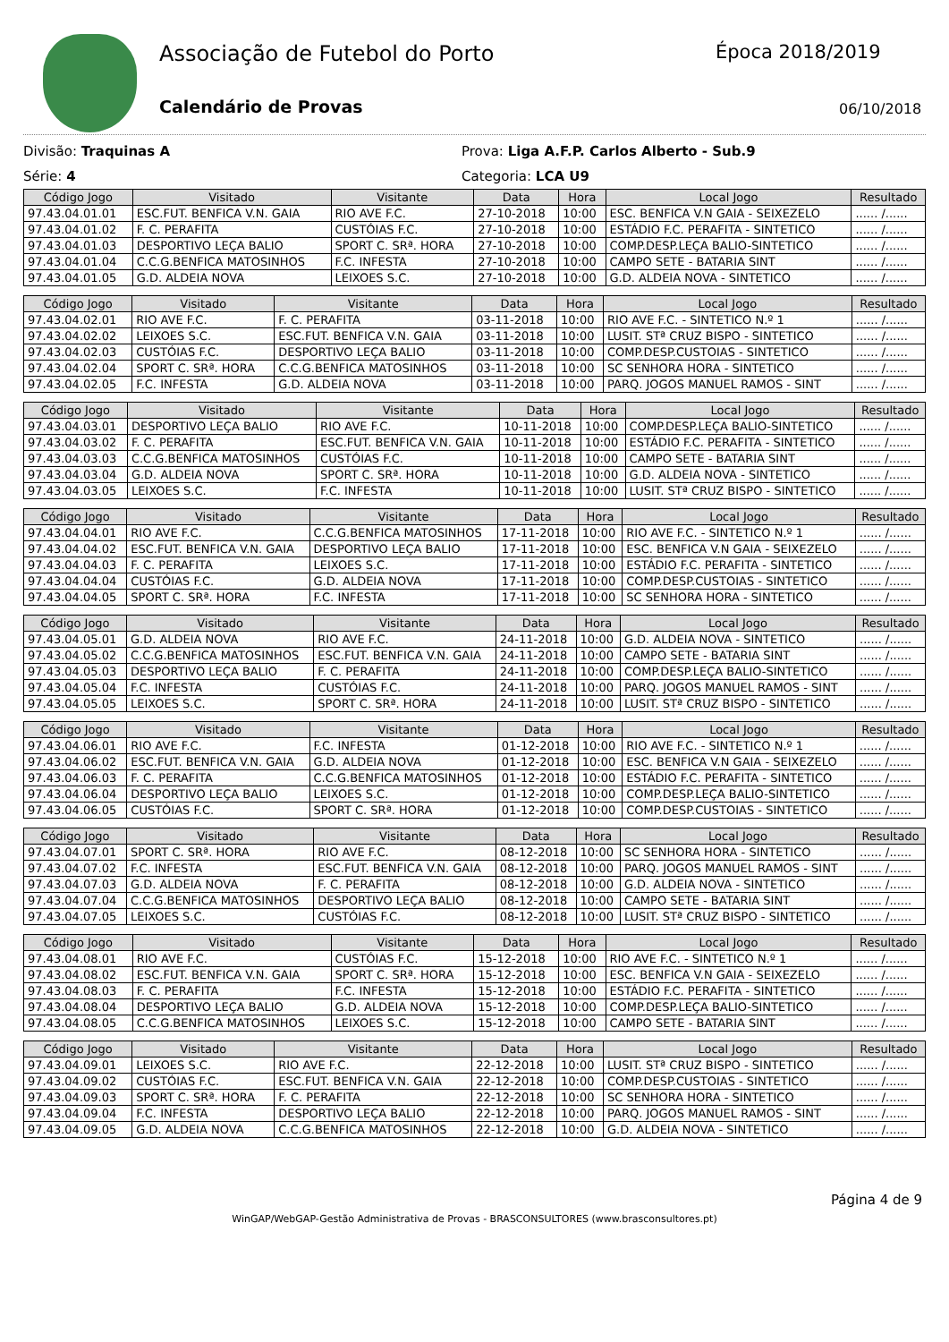Associação de Futebol do Porto Época 2018/2019
Calendário de Provas 06/10/2018
Divisão: Traquinas A
Série: 4
Prova: Liga A.F.P. Carlos Alberto - Sub.9
Categoria: LCA U9
| Código Jogo | Visitado | Visitante | Data | Hora | Local Jogo | Resultado |
| --- | --- | --- | --- | --- | --- | --- |
| 97.43.04.01.01 | ESC.FUT. BENFICA V.N. GAIA | RIO AVE F.C. | 27-10-2018 | 10:00 | ESC. BENFICA V.N GAIA - SEIXEZELO | ...... /...... |
| 97.43.04.01.02 | F. C. PERAFITA | CUSTÓIAS F.C. | 27-10-2018 | 10:00 | ESTÁDIO F.C. PERAFITA - SINTETICO | ...... /...... |
| 97.43.04.01.03 | DESPORTIVO LEÇA BALIO | SPORT C. SRª. HORA | 27-10-2018 | 10:00 | COMP.DESP.LEÇA BALIO-SINTETICO | ...... /...... |
| 97.43.04.01.04 | C.C.G.BENFICA MATOSINHOS | F.C. INFESTA | 27-10-2018 | 10:00 | CAMPO SETE - BATARIA SINT | ...... /...... |
| 97.43.04.01.05 | G.D. ALDEIA NOVA | LEIXOES S.C. | 27-10-2018 | 10:00 | G.D. ALDEIA NOVA - SINTETICO | ...... /...... |
| Código Jogo | Visitado | Visitante | Data | Hora | Local Jogo | Resultado |
| --- | --- | --- | --- | --- | --- | --- |
| 97.43.04.02.01 | RIO AVE F.C. | F. C. PERAFITA | 03-11-2018 | 10:00 | RIO AVE F.C. - SINTETICO N.º 1 | ...... /...... |
| 97.43.04.02.02 | LEIXOES S.C. | ESC.FUT. BENFICA V.N. GAIA | 03-11-2018 | 10:00 | LUSIT. STª CRUZ BISPO - SINTETICO | ...... /...... |
| 97.43.04.02.03 | CUSTÓIAS F.C. | DESPORTIVO LEÇA BALIO | 03-11-2018 | 10:00 | COMP.DESP.CUSTOIAS - SINTETICO | ...... /...... |
| 97.43.04.02.04 | SPORT C. SRª. HORA | C.C.G.BENFICA MATOSINHOS | 03-11-2018 | 10:00 | SC SENHORA HORA - SINTETICO | ...... /...... |
| 97.43.04.02.05 | F.C. INFESTA | G.D. ALDEIA NOVA | 03-11-2018 | 10:00 | PARQ. JOGOS MANUEL RAMOS - SINT | ...... /...... |
| Código Jogo | Visitado | Visitante | Data | Hora | Local Jogo | Resultado |
| --- | --- | --- | --- | --- | --- | --- |
| 97.43.04.03.01 | DESPORTIVO LEÇA BALIO | RIO AVE F.C. | 10-11-2018 | 10:00 | COMP.DESP.LEÇA BALIO-SINTETICO | ...... /...... |
| 97.43.04.03.02 | F. C. PERAFITA | ESC.FUT. BENFICA V.N. GAIA | 10-11-2018 | 10:00 | ESTÁDIO F.C. PERAFITA - SINTETICO | ...... /...... |
| 97.43.04.03.03 | C.C.G.BENFICA MATOSINHOS | CUSTÓIAS F.C. | 10-11-2018 | 10:00 | CAMPO SETE - BATARIA SINT | ...... /...... |
| 97.43.04.03.04 | G.D. ALDEIA NOVA | SPORT C. SRª. HORA | 10-11-2018 | 10:00 | G.D. ALDEIA NOVA - SINTETICO | ...... /...... |
| 97.43.04.03.05 | LEIXOES S.C. | F.C. INFESTA | 10-11-2018 | 10:00 | LUSIT. STª CRUZ BISPO - SINTETICO | ...... /...... |
| Código Jogo | Visitado | Visitante | Data | Hora | Local Jogo | Resultado |
| --- | --- | --- | --- | --- | --- | --- |
| 97.43.04.04.01 | RIO AVE F.C. | C.C.G.BENFICA MATOSINHOS | 17-11-2018 | 10:00 | RIO AVE F.C. - SINTETICO N.º 1 | ...... /...... |
| 97.43.04.04.02 | ESC.FUT. BENFICA V.N. GAIA | DESPORTIVO LEÇA BALIO | 17-11-2018 | 10:00 | ESC. BENFICA V.N GAIA - SEIXEZELO | ...... /...... |
| 97.43.04.04.03 | F. C. PERAFITA | LEIXOES S.C. | 17-11-2018 | 10:00 | ESTÁDIO F.C. PERAFITA - SINTETICO | ...... /...... |
| 97.43.04.04.04 | CUSTÓIAS F.C. | G.D. ALDEIA NOVA | 17-11-2018 | 10:00 | COMP.DESP.CUSTOIAS - SINTETICO | ...... /...... |
| 97.43.04.04.05 | SPORT C. SRª. HORA | F.C. INFESTA | 17-11-2018 | 10:00 | SC SENHORA HORA - SINTETICO | ...... /...... |
| Código Jogo | Visitado | Visitante | Data | Hora | Local Jogo | Resultado |
| --- | --- | --- | --- | --- | --- | --- |
| 97.43.04.05.01 | G.D. ALDEIA NOVA | RIO AVE F.C. | 24-11-2018 | 10:00 | G.D. ALDEIA NOVA - SINTETICO | ...... /...... |
| 97.43.04.05.02 | C.C.G.BENFICA MATOSINHOS | ESC.FUT. BENFICA V.N. GAIA | 24-11-2018 | 10:00 | CAMPO SETE - BATARIA SINT | ...... /...... |
| 97.43.04.05.03 | DESPORTIVO LEÇA BALIO | F. C. PERAFITA | 24-11-2018 | 10:00 | COMP.DESP.LEÇA BALIO-SINTETICO | ...... /...... |
| 97.43.04.05.04 | F.C. INFESTA | CUSTÓIAS F.C. | 24-11-2018 | 10:00 | PARQ. JOGOS MANUEL RAMOS - SINT | ...... /...... |
| 97.43.04.05.05 | LEIXOES S.C. | SPORT C. SRª. HORA | 24-11-2018 | 10:00 | LUSIT. STª CRUZ BISPO - SINTETICO | ...... /...... |
| Código Jogo | Visitado | Visitante | Data | Hora | Local Jogo | Resultado |
| --- | --- | --- | --- | --- | --- | --- |
| 97.43.04.06.01 | RIO AVE F.C. | F.C. INFESTA | 01-12-2018 | 10:00 | RIO AVE F.C. - SINTETICO N.º 1 | ...... /...... |
| 97.43.04.06.02 | ESC.FUT. BENFICA V.N. GAIA | G.D. ALDEIA NOVA | 01-12-2018 | 10:00 | ESC. BENFICA V.N GAIA - SEIXEZELO | ...... /...... |
| 97.43.04.06.03 | F. C. PERAFITA | C.C.G.BENFICA MATOSINHOS | 01-12-2018 | 10:00 | ESTÁDIO F.C. PERAFITA - SINTETICO | ...... /...... |
| 97.43.04.06.04 | DESPORTIVO LEÇA BALIO | LEIXOES S.C. | 01-12-2018 | 10:00 | COMP.DESP.LEÇA BALIO-SINTETICO | ...... /...... |
| 97.43.04.06.05 | CUSTÓIAS F.C. | SPORT C. SRª. HORA | 01-12-2018 | 10:00 | COMP.DESP.CUSTOIAS - SINTETICO | ...... /...... |
| Código Jogo | Visitado | Visitante | Data | Hora | Local Jogo | Resultado |
| --- | --- | --- | --- | --- | --- | --- |
| 97.43.04.07.01 | SPORT C. SRª. HORA | RIO AVE F.C. | 08-12-2018 | 10:00 | SC SENHORA HORA - SINTETICO | ...... /...... |
| 97.43.04.07.02 | F.C. INFESTA | ESC.FUT. BENFICA V.N. GAIA | 08-12-2018 | 10:00 | PARQ. JOGOS MANUEL RAMOS - SINT | ...... /...... |
| 97.43.04.07.03 | G.D. ALDEIA NOVA | F. C. PERAFITA | 08-12-2018 | 10:00 | G.D. ALDEIA NOVA - SINTETICO | ...... /...... |
| 97.43.04.07.04 | C.C.G.BENFICA MATOSINHOS | DESPORTIVO LEÇA BALIO | 08-12-2018 | 10:00 | CAMPO SETE - BATARIA SINT | ...... /...... |
| 97.43.04.07.05 | LEIXOES S.C. | CUSTÓIAS F.C. | 08-12-2018 | 10:00 | LUSIT. STª CRUZ BISPO - SINTETICO | ...... /...... |
| Código Jogo | Visitado | Visitante | Data | Hora | Local Jogo | Resultado |
| --- | --- | --- | --- | --- | --- | --- |
| 97.43.04.08.01 | RIO AVE F.C. | CUSTÓIAS F.C. | 15-12-2018 | 10:00 | RIO AVE F.C. - SINTETICO N.º 1 | ...... /...... |
| 97.43.04.08.02 | ESC.FUT. BENFICA V.N. GAIA | SPORT C. SRª. HORA | 15-12-2018 | 10:00 | ESC. BENFICA V.N GAIA - SEIXEZELO | ...... /...... |
| 97.43.04.08.03 | F. C. PERAFITA | F.C. INFESTA | 15-12-2018 | 10:00 | ESTÁDIO F.C. PERAFITA - SINTETICO | ...... /...... |
| 97.43.04.08.04 | DESPORTIVO LEÇA BALIO | G.D. ALDEIA NOVA | 15-12-2018 | 10:00 | COMP.DESP.LEÇA BALIO-SINTETICO | ...... /...... |
| 97.43.04.08.05 | C.C.G.BENFICA MATOSINHOS | LEIXOES S.C. | 15-12-2018 | 10:00 | CAMPO SETE - BATARIA SINT | ...... /...... |
| Código Jogo | Visitado | Visitante | Data | Hora | Local Jogo | Resultado |
| --- | --- | --- | --- | --- | --- | --- |
| 97.43.04.09.01 | LEIXOES S.C. | RIO AVE F.C. | 22-12-2018 | 10:00 | LUSIT. STª CRUZ BISPO - SINTETICO | ...... /...... |
| 97.43.04.09.02 | CUSTÓIAS F.C. | ESC.FUT. BENFICA V.N. GAIA | 22-12-2018 | 10:00 | COMP.DESP.CUSTOIAS - SINTETICO | ...... /...... |
| 97.43.04.09.03 | SPORT C. SRª. HORA | F. C. PERAFITA | 22-12-2018 | 10:00 | SC SENHORA HORA - SINTETICO | ...... /...... |
| 97.43.04.09.04 | F.C. INFESTA | DESPORTIVO LEÇA BALIO | 22-12-2018 | 10:00 | PARQ. JOGOS MANUEL RAMOS - SINT | ...... /...... |
| 97.43.04.09.05 | G.D. ALDEIA NOVA | C.C.G.BENFICA MATOSINHOS | 22-12-2018 | 10:00 | G.D. ALDEIA NOVA - SINTETICO | ...... /...... |
Página 4 de 9
WinGAP/WebGAP-Gestão Administrativa de Provas - BRASCONSULTORES (www.brasconsultores.pt)